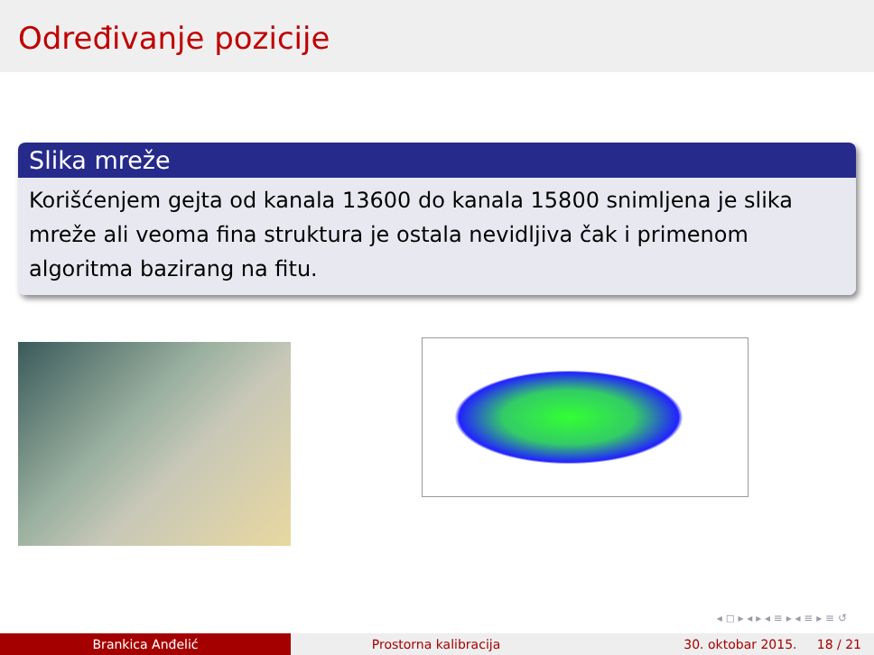Određivanje pozicije
Slika mreže
Korišćenjem gejta od kanala 13600 do kanala 15800 snimljena je slika mreže ali veoma fina struktura je ostala nevidljiva čak i primenom algoritma bazirang na fitu.
◂ ◻ ▸ ◂ ▸ ◂ ≡ ▸ ◂ ≡ ▸ ≡ ↺
Brankica Anđelić Prostorna kalibracija 30. oktobar 2015. 18 / 21